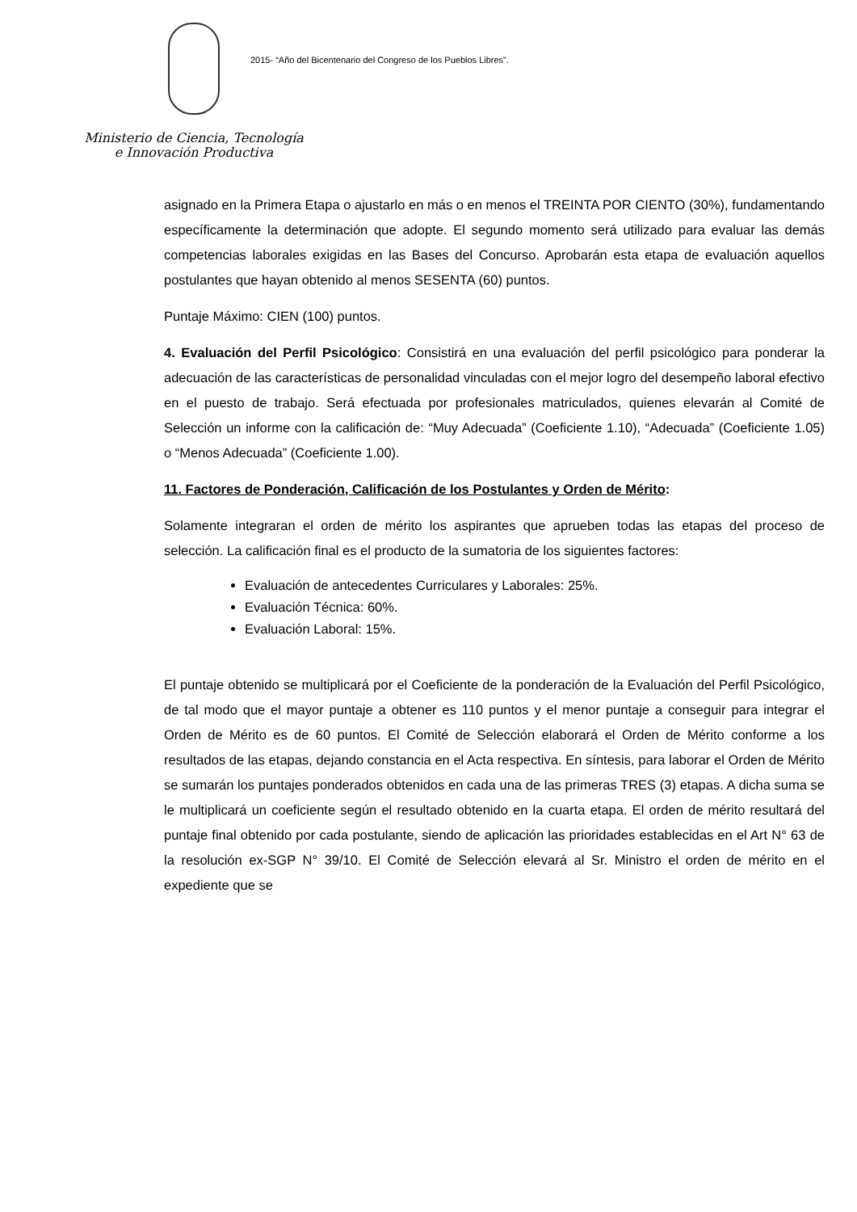Ministerio de Ciencia, Tecnología
e Innovación Productiva
2015- “Año del Bicentenario del Congreso de los Pueblos Libres”.
asignado en la Primera Etapa o ajustarlo en más o en menos el TREINTA POR CIENTO (30%), fundamentando específicamente la determinación que adopte. El segundo momento será utilizado para evaluar las demás competencias laborales exigidas en las Bases del Concurso. Aprobarán esta etapa de evaluación aquellos postulantes que hayan obtenido al menos SESENTA (60) puntos.
Puntaje Máximo: CIEN (100) puntos.
4. Evaluación del Perfil Psicológico: Consistirá en una evaluación del perfil psicológico para ponderar la adecuación de las características de personalidad vinculadas con el mejor logro del desempeño laboral efectivo en el puesto de trabajo. Será efectuada por profesionales matriculados, quienes elevarán al Comité de Selección un informe con la calificación de: “Muy Adecuada” (Coeficiente 1.10), “Adecuada” (Coeficiente 1.05) o “Menos Adecuada” (Coeficiente 1.00).
11. Factores de Ponderación, Calificación de los Postulantes y Orden de Mérito:
Solamente integraran el orden de mérito los aspirantes que aprueben todas las etapas del proceso de selección. La calificación final es el producto de la sumatoria de los siguientes factores:
Evaluación de antecedentes Curriculares y Laborales: 25%.
Evaluación Técnica: 60%.
Evaluación Laboral: 15%.
El puntaje obtenido se multiplicará por el Coeficiente de la ponderación de la Evaluación del Perfil Psicológico, de tal modo que el mayor puntaje a obtener es 110 puntos y el menor puntaje a conseguir para integrar el Orden de Mérito es de 60 puntos. El Comité de Selección elaborará el Orden de Mérito conforme a los resultados de las etapas, dejando constancia en el Acta respectiva. En síntesis, para laborar el Orden de Mérito se sumarán los puntajes ponderados obtenidos en cada una de las primeras TRES (3) etapas. A dicha suma se le multiplicará un coeficiente según el resultado obtenido en la cuarta etapa. El orden de mérito resultará del puntaje final obtenido por cada postulante, siendo de aplicación las prioridades establecidas en el Art N° 63 de la resolución ex-SGP N° 39/10. El Comité de Selección elevará al Sr. Ministro el orden de mérito en el expediente que se